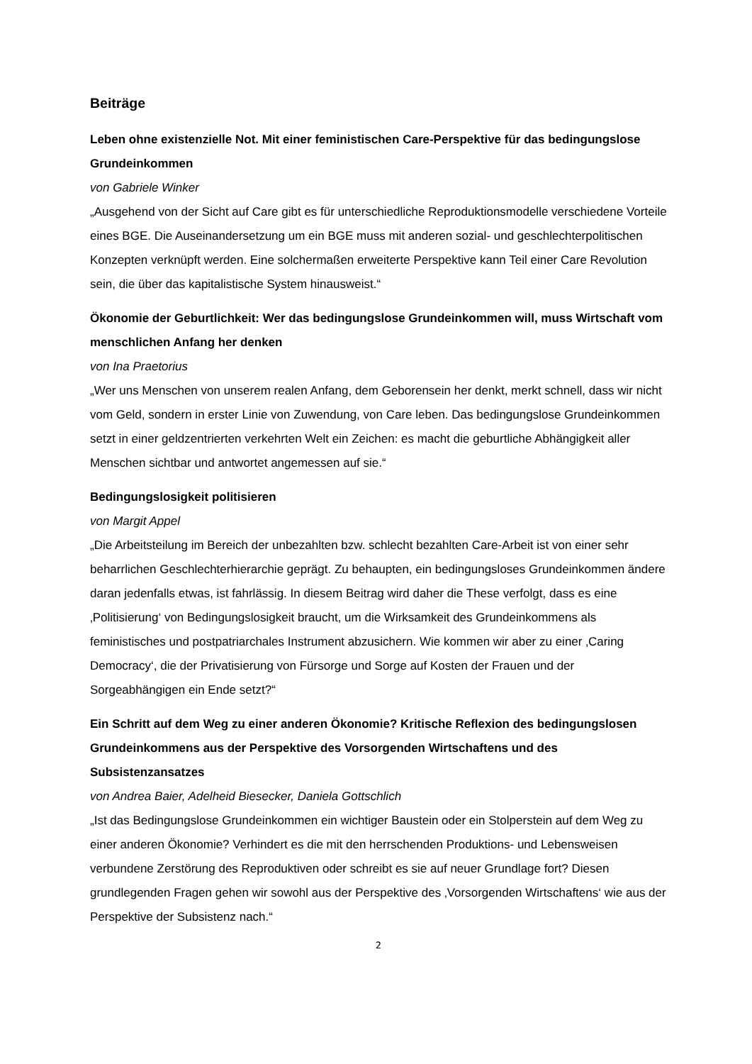Beiträge
Leben ohne existenzielle Not. Mit einer feministischen Care-Perspektive für das bedingungslose Grundeinkommen
von Gabriele Winker
„Ausgehend von der Sicht auf Care gibt es für unterschiedliche Reproduktionsmodelle verschiedene Vorteile eines BGE. Die Auseinandersetzung um ein BGE muss mit anderen sozial- und geschlechterpolitischen Konzepten verknüpft werden. Eine solchermaßen erweiterte Perspektive kann Teil einer Care Revolution sein, die über das kapitalistische System hinausweist.“
Ökonomie der Geburtlichkeit: Wer das bedingungslose Grundeinkommen will, muss Wirtschaft vom menschlichen Anfang her denken
von Ina Praetorius
„Wer uns Menschen von unserem realen Anfang, dem Geborensein her denkt, merkt schnell, dass wir nicht vom Geld, sondern in erster Linie von Zuwendung, von Care leben. Das bedingungslose Grundeinkommen setzt in einer geldzentrierten verkehrten Welt ein Zeichen: es macht die geburtliche Abhängigkeit aller Menschen sichtbar und antwortet angemessen auf sie.“
Bedingungslosigkeit politisieren
von Margit Appel
„Die Arbeitsteilung im Bereich der unbezahlten bzw. schlecht bezahlten Care-Arbeit ist von einer sehr beharrlichen Geschlechterhierarchie geprägt. Zu behaupten, ein bedingungsloses Grundeinkommen ändere daran jedenfalls etwas, ist fahrlässig. In diesem Beitrag wird daher die These verfolgt, dass es eine ‚Politisierung‘ von Bedingungslosigkeit braucht, um die Wirksamkeit des Grundeinkommens als feministisches und postpatriarchales Instrument abzusichern. Wie kommen wir aber zu einer ‚Caring Democracy‘, die der Privatisierung von Fürsorge und Sorge auf Kosten der Frauen und der Sorgeabhängigen ein Ende setzt?“
Ein Schritt auf dem Weg zu einer anderen Ökonomie? Kritische Reflexion des bedingungslosen Grundeinkommens aus der Perspektive des Vorsorgenden Wirtschaftens und des Subsistenzansatzes
von Andrea Baier, Adelheid Biesecker, Daniela Gottschlich
„Ist das Bedingungslose Grundeinkommen ein wichtiger Baustein oder ein Stolperstein auf dem Weg zu einer anderen Ökonomie? Verhindert es die mit den herrschenden Produktions- und Lebensweisen verbundene Zerstörung des Reproduktiven oder schreibt es sie auf neuer Grundlage fort? Diesen grundlegenden Fragen gehen wir sowohl aus der Perspektive des ‚Vorsorgenden Wirtschaftens‘ wie aus der Perspektive der Subsistenz nach.“
2